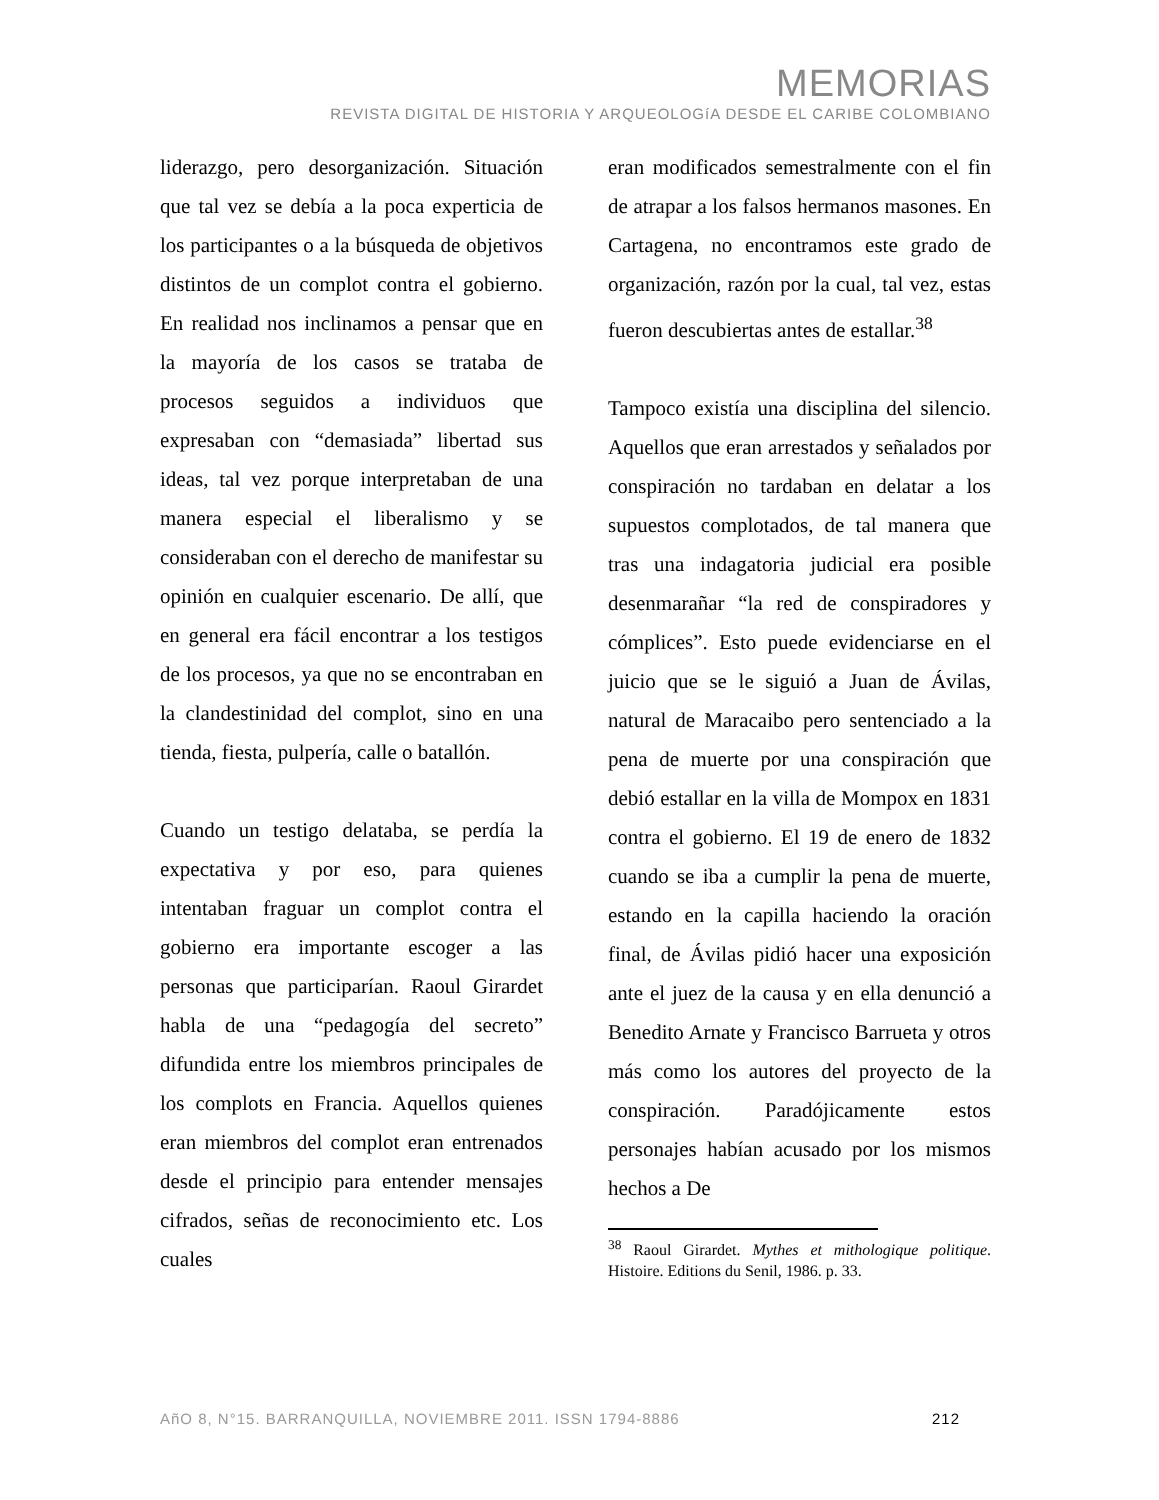MEMORIAS
REVISTA DIGITAL DE HISTORIA Y ARQUEOLOGíA DESDE EL CARIBE COLOMBIANO
liderazgo, pero desorganización. Situación que tal vez se debía a la poca experticia de los participantes o a la búsqueda de objetivos distintos de un complot contra el gobierno. En realidad nos inclinamos a pensar que en la mayoría de los casos se trataba de procesos seguidos a individuos que expresaban con “demasiada” libertad sus ideas, tal vez porque interpretaban de una manera especial el liberalismo y se consideraban con el derecho de manifestar su opinión en cualquier escenario. De allí, que en general era fácil encontrar a los testigos de los procesos, ya que no se encontraban en la clandestinidad del complot, sino en una tienda, fiesta, pulpería, calle o batallón.
Cuando un testigo delataba, se perdía la expectativa y por eso, para quienes intentaban fraguar un complot contra el gobierno era importante escoger a las personas que participarían. Raoul Girardet habla de una “pedagogía del secreto” difundida entre los miembros principales de los complots en Francia. Aquellos quienes eran miembros del complot eran entrenados desde el principio para entender mensajes cifrados, señas de reconocimiento etc. Los cuales
eran modificados semestralmente con el fin de atrapar a los falsos hermanos masones. En Cartagena, no encontramos este grado de organización, razón por la cual, tal vez, estas fueron descubiertas antes de estallar.<sup>38</sup>
Tampoco existía una disciplina del silencio. Aquellos que eran arrestados y señalados por conspiración no tardaban en delatar a los supuestos complotados, de tal manera que tras una indagatoria judicial era posible desenmarañar “la red de conspiradores y cómplices”. Esto puede evidenciarse en el juicio que se le siguió a Juan de Ávilas, natural de Maracaibo pero sentenciado a la pena de muerte por una conspiración que debió estallar en la villa de Mompox en 1831 contra el gobierno. El 19 de enero de 1832 cuando se iba a cumplir la pena de muerte, estando en la capilla haciendo la oración final, de Ávilas pidió hacer una exposición ante el juez de la causa y en ella denunció a Benedito Arnate y Francisco Barrueta y otros más como los autores del proyecto de la conspiración. Paradójicamente estos personajes habían acusado por los mismos hechos a De
<sup>38</sup> Raoul Girardet. Mythes et mithologique politique. Histoire. Editions du Senil, 1986. p. 33.
AñO 8, N°15. BARRANQUILLA, NOVIEMBRE 2011. ISSN 1794-8886 212